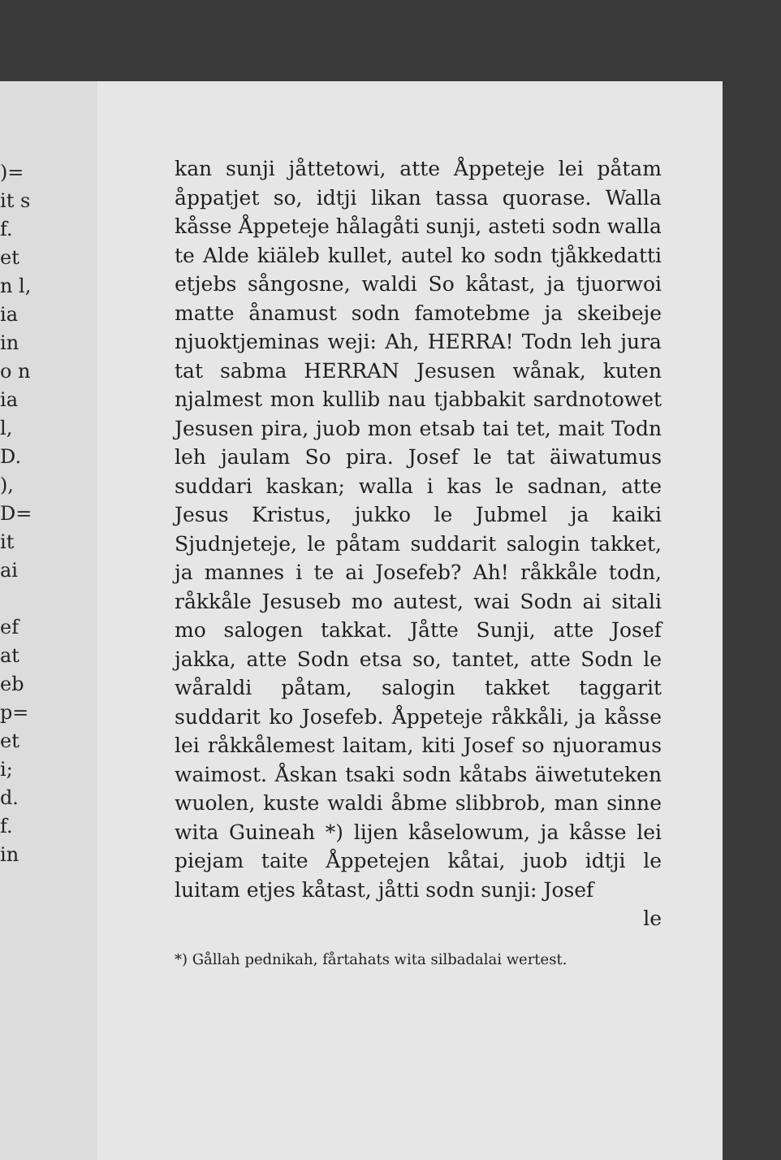)= it s f. et n l, ia in o n ia l, D. ), D= it ai
ef at eb p= et i; d. f. in
kan sunji jåttetowi, atte Åppeteje lei påtam åppatjet so, idtji likan tassa quorase. Walla kåsse Åppeteje hålagåti sunji, asteti sodn walla te Alde kiäleb kullet, autel ko sodn tjåkkedatti etjebs sångosne, waldi So kåtast, ja tjuorwoi matte ånamust sodn famotebme ja skeibeje njuoktjeminas weji: Ah, HERRA! Todn leh jura tat sabma HERRAN Jesusen wånak, kuten njalmest mon kullib nau tjabbakit sardnotowet Jesusen pira, juob mon etsab tai tet, mait Todn leh jaulam So pira. Josef le tat äiwatumus suddari kaskan; walla i kas le sadnan, atte Jesus Kristus, jukko le Jubmel ja kaiki Sjudnjeteje, le påtam suddarit salogin takket, ja mannes i te ai Josefeb? Ah! råkkåle todn, råkkåle Jesuseb mo autest, wai Sodn ai sitali mo salogen takkat. Jåtte Sunji, atte Josef jakka, atte Sodn etsa so, tantet, atte Sodn le wåraldi påtam, salogin takket taggarit suddarit ko Josefeb. Åppeteje råkkåli, ja kåsse lei råkkålemest laitam, kiti Josef so njuoramus waimost. Åskan tsaki sodn kåtabs äiwetuteken wuolen, kuste waldi åbme slibbrob, man sinne wita Guineah *) lijen kåselowum, ja kåsse lei piejam taite Åppetejen kåtai, juob idtji le luitam etjes kåtast, jåtti sodn sunji: Josef
le
*) Gållah pednikah, fårtahats wita silbadalai wertest.